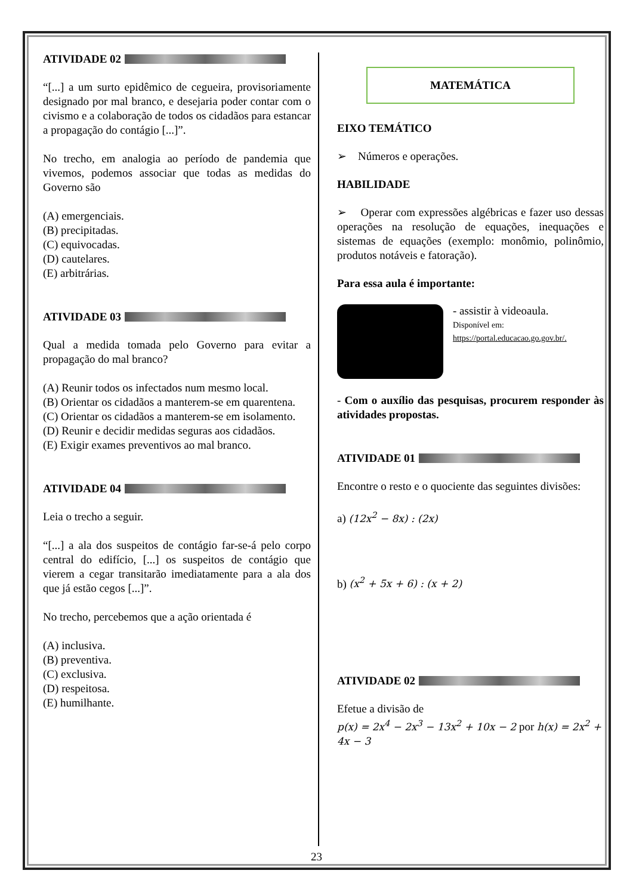ATIVIDADE 02
“[...] a um surto epidêmico de cegueira, provisoriamente designado por mal branco, e desejaria poder contar com o civismo e a colaboração de todos os cidadãos para estancar a propagação do contágio [...]”.
No trecho, em analogia ao período de pandemia que vivemos, podemos associar que todas as medidas do Governo são
(A) emergenciais.
(B) precipitadas.
(C) equivocadas.
(D) cautelares.
(E) arbitrárias.
ATIVIDADE 03
Qual a medida tomada pelo Governo para evitar a propagação do mal branco?
(A) Reunir todos os infectados num mesmo local.
(B) Orientar os cidadãos a manterem-se em quarentena.
(C) Orientar os cidadãos a manterem-se em isolamento.
(D) Reunir e decidir medidas seguras aos cidadãos.
(E) Exigir exames preventivos ao mal branco.
ATIVIDADE 04
Leia o trecho a seguir.
“[...] a ala dos suspeitos de contágio far-se-á pelo corpo central do edifício, [...] os suspeitos de contágio que vierem a cegar transitarão imediatamente para a ala dos que já estão cegos [...]”.
No trecho, percebemos que a ação orientada é
(A) inclusiva.
(B) preventiva.
(C) exclusiva.
(D) respeitosa.
(E) humilhante.
MATEMÁTICA
EIXO TEMÁTICO
➢ Números e operações.
HABILIDADE
➢ Operar com expressões algébricas e fazer uso dessas operações na resolução de equações, inequações e sistemas de equações (exemplo: monômio, polinômio, produtos notáveis e fatoração).
Para essa aula é importante:
- assistir à videoaula.
Disponível em:
https://portal.educacao.go.gov.br/.
- Com o auxílio das pesquisas, procurem responder às atividades propostas.
ATIVIDADE 01
Encontre o resto e o quociente das seguintes divisões:
a) (12x<sup>2</sup> − 8x) : (2x)
b) (x<sup>2</sup> + 5x + 6) : (x + 2)
ATIVIDADE 02
Efetue a divisão de
p(x) = 2x<sup>4</sup> − 2x<sup>3</sup> − 13x<sup>2</sup> + 10x − 2 por h(x) = 2x<sup>2</sup> + 4x − 3
23